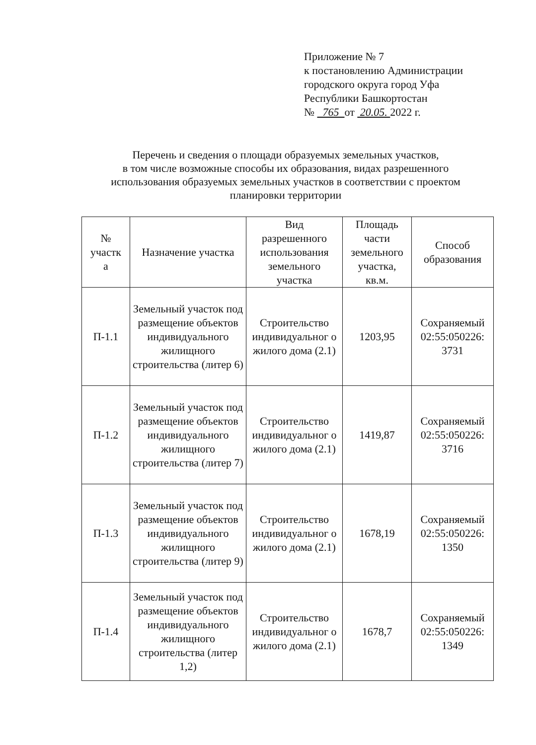Приложение № 7
к постановлению Администрации
городского округа город Уфа
Республики Башкортостан
№ 765 от 20.05. 2022 г.
Перечень и сведения о площади образуемых земельных участков,
в том числе возможные способы их образования, видах разрешенного
использования образуемых земельных участков в соответствии с проектом
планировки территории
| № участк а | Назначение участка | Вид разрешенного использования земельного участка | Площадь части земельного участка, кв.м. | Способ образования |
| --- | --- | --- | --- | --- |
| П-1.1 | Земельный участок под размещение объектов индивидуального жилищного строительства (литер 6) | Строительство индивидуальног о жилого дома (2.1) | 1203,95 | Сохраняемый 02:55:050226: 3731 |
| П-1.2 | Земельный участок под размещение объектов индивидуального жилищного строительства (литер 7) | Строительство индивидуальног о жилого дома (2.1) | 1419,87 | Сохраняемый 02:55:050226: 3716 |
| П-1.3 | Земельный участок под размещение объектов индивидуального жилищного строительства (литер 9) | Строительство индивидуальног о жилого дома (2.1) | 1678,19 | Сохраняемый 02:55:050226: 1350 |
| П-1.4 | Земельный участок под размещение объектов индивидуального жилищного строительства (литер 1,2) | Строительство индивидуальног о жилого дома (2.1) | 1678,7 | Сохраняемый 02:55:050226: 1349 |